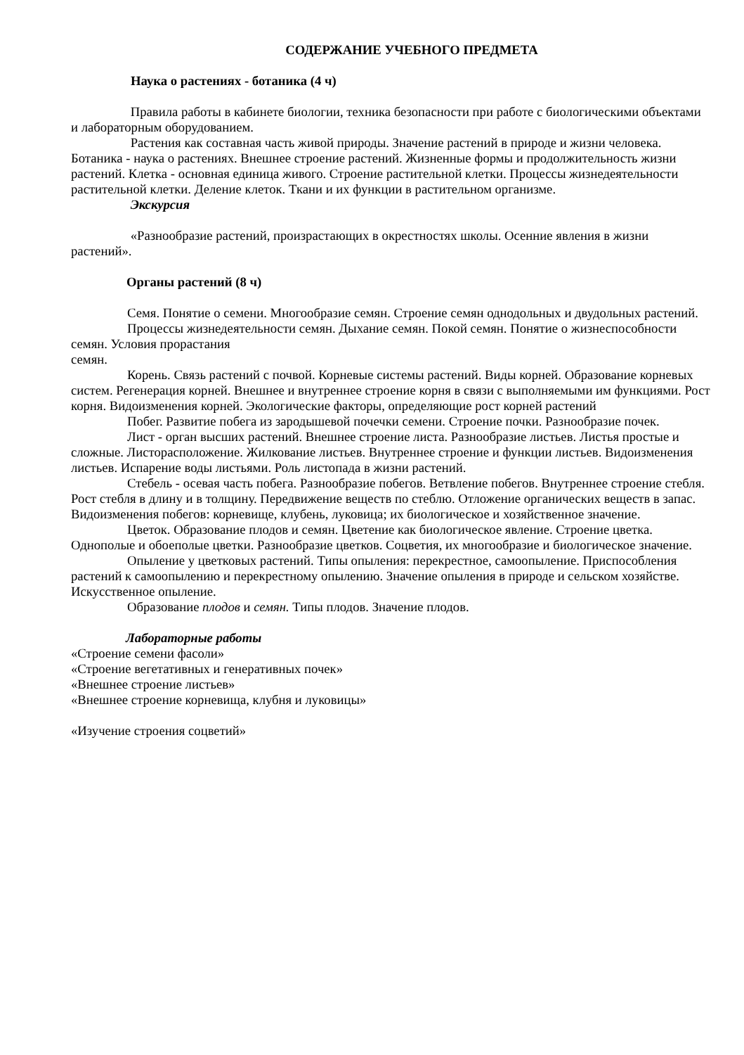СОДЕРЖАНИЕ УЧЕБНОГО ПРЕДМЕТА
Наука о растениях - ботаника (4 ч)
Правила работы в кабинете биологии, техника безопасности при работе с биологическими объектами и лабораторным оборудованием.
Растения как составная часть живой природы. Значение растений в природе и жизни человека. Ботаника - наука о растениях. Внешнее строение растений. Жизненные формы и продолжительность жизни растений. Клетка - основная единица живого. Строение растительной клетки. Процессы жизнедеятельности растительной клетки. Деление клеток. Ткани и их функции в растительном организме.
Экскурсия
«Разнообразие растений, произрастающих в окрестностях школы. Осенние явления в жизни растений».
Органы растений (8 ч)
Семя. Понятие о семени. Многообразие семян. Строение семян однодольных и двудольных растений.
Процессы жизнедеятельности семян. Дыхание семян. Покой семян. Понятие о жизнеспособности семян. Условия прорастания
семян.
Корень. Связь растений с почвой. Корневые системы растений. Виды корней. Образование корневых систем. Регенерация корней. Внешнее и внутреннее строение корня в связи с выполняемыми им функциями. Рост корня. Видоизменения корней. Экологические факторы, определяющие рост корней растений
Побег. Развитие побега из зародышевой почечки семени. Строение почки. Разнообразие почек.
Лист - орган высших растений. Внешнее строение листа. Разнообразие листьев. Листья простые и сложные. Листорасположение. Жилкование листьев. Внутреннее строение и функции листьев. Видоизменения листьев. Испарение воды листьями. Роль листопада в жизни растений.
Стебель - осевая часть побега. Разнообразие побегов. Ветвление побегов. Внутреннее строение стебля. Рост стебля в длину и в толщину. Передвижение веществ по стеблю. Отложение органических веществ в запас. Видоизменения побегов: корневище, клубень, луковица; их биологическое и хозяйственное значение.
Цветок. Образование плодов и семян. Цветение как биологическое явление. Строение цветка. Однополые и обоеполые цветки. Разнообразие цветков. Соцветия, их многообразие и биологическое значение.
Опыление у цветковых растений. Типы опыления: перекрестное, самоопыление. Приспособления растений к самоопылению и перекрестному опылению. Значение опыления в природе и сельском хозяйстве. Искусственное опыление.
Образование плодов и семян. Типы плодов. Значение плодов.
Лабораторные работы
«Строение семени фасоли»
«Строение вегетативных и генеративных почек»
«Внешнее строение листьев»
«Внешнее строение корневища, клубня и луковицы»
«Изучение строения соцветий»